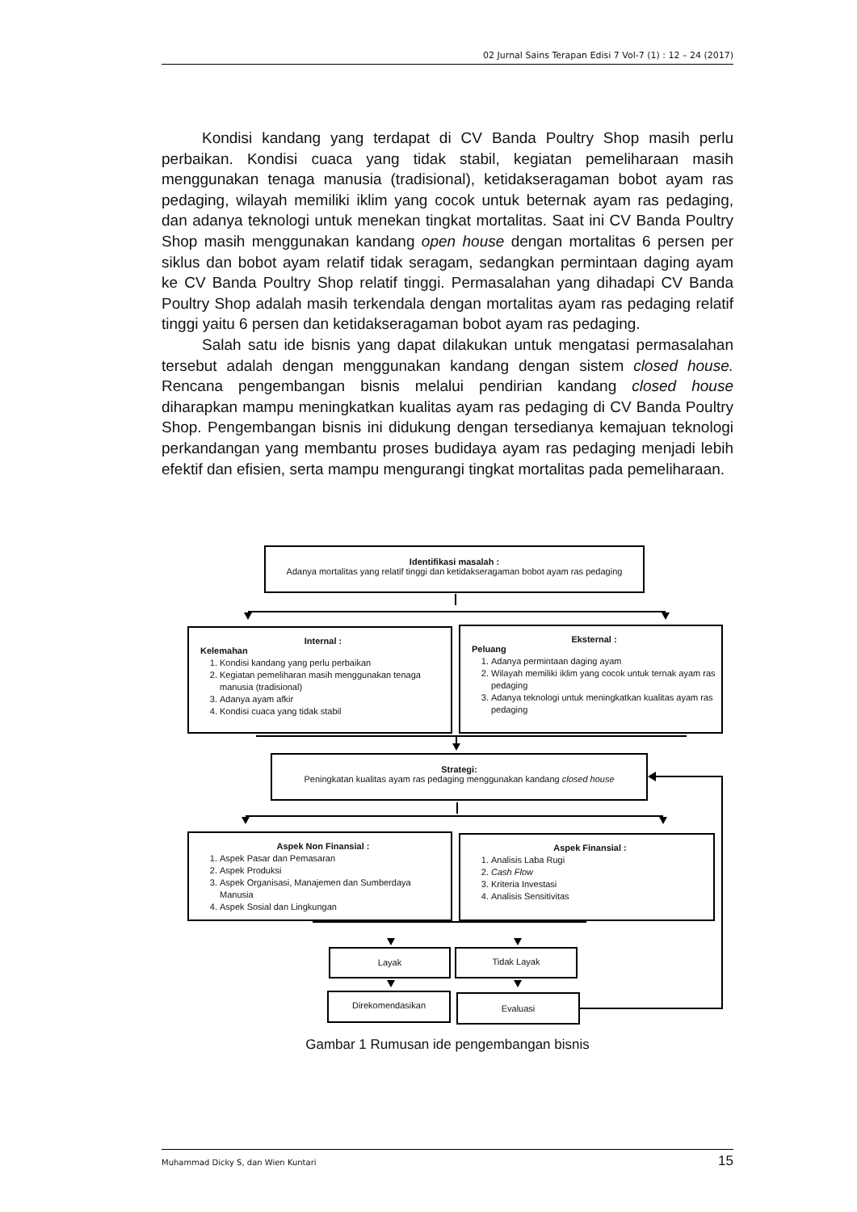02 Jurnal Sains Terapan Edisi 7 Vol-7 (1) : 12 – 24 (2017)
Kondisi kandang yang terdapat di CV Banda Poultry Shop masih perlu perbaikan. Kondisi cuaca yang tidak stabil, kegiatan pemeliharaan masih menggunakan tenaga manusia (tradisional), ketidakseragaman bobot ayam ras pedaging, wilayah memiliki iklim yang cocok untuk beternak ayam ras pedaging, dan adanya teknologi untuk menekan tingkat mortalitas. Saat ini CV Banda Poultry Shop masih menggunakan kandang open house dengan mortalitas 6 persen per siklus dan bobot ayam relatif tidak seragam, sedangkan permintaan daging ayam ke CV Banda Poultry Shop relatif tinggi. Permasalahan yang dihadapi CV Banda Poultry Shop adalah masih terkendala dengan mortalitas ayam ras pedaging relatif tinggi yaitu 6 persen dan ketidakseragaman bobot ayam ras pedaging.
Salah satu ide bisnis yang dapat dilakukan untuk mengatasi permasalahan tersebut adalah dengan menggunakan kandang dengan sistem closed house. Rencana pengembangan bisnis melalui pendirian kandang closed house diharapkan mampu meningkatkan kualitas ayam ras pedaging di CV Banda Poultry Shop. Pengembangan bisnis ini didukung dengan tersedianya kemajuan teknologi perkandangan yang membantu proses budidaya ayam ras pedaging menjadi lebih efektif dan efisien, serta mampu mengurangi tingkat mortalitas pada pemeliharaan.
Identifikasi masalah :
Adanya mortalitas yang relatif tinggi dan ketidakseragaman bobot ayam ras pedaging
Internal :
Kelemahan
1. Kondisi kandang yang perlu perbaikan
2. Kegiatan pemeliharan masih menggunakan tenaga manusia (tradisional)
3. Adanya ayam afkir
4. Kondisi cuaca yang tidak stabil
Eksternal :
Peluang
1. Adanya permintaan daging ayam
2. Wilayah memiliki iklim yang cocok untuk ternak ayam ras pedaging
3. Adanya teknologi untuk meningkatkan kualitas ayam ras pedaging
Strategi:
Peningkatan kualitas ayam ras pedaging menggunakan kandang closed house
Aspek Non Finansial :
1. Aspek Pasar dan Pemasaran
2. Aspek Produksi
3. Aspek Organisasi, Manajemen dan Sumberdaya Manusia
4. Aspek Sosial dan Lingkungan
Aspek Finansial :
1. Analisis Laba Rugi
2. Cash Flow
3. Kriteria Investasi
4. Analisis Sensitivitas
Layak Tidak Layak
Direkomendasikan Evaluasi
Gambar 1 Rumusan ide pengembangan bisnis
Muhammad Dicky S, dan Wien Kuntari 15